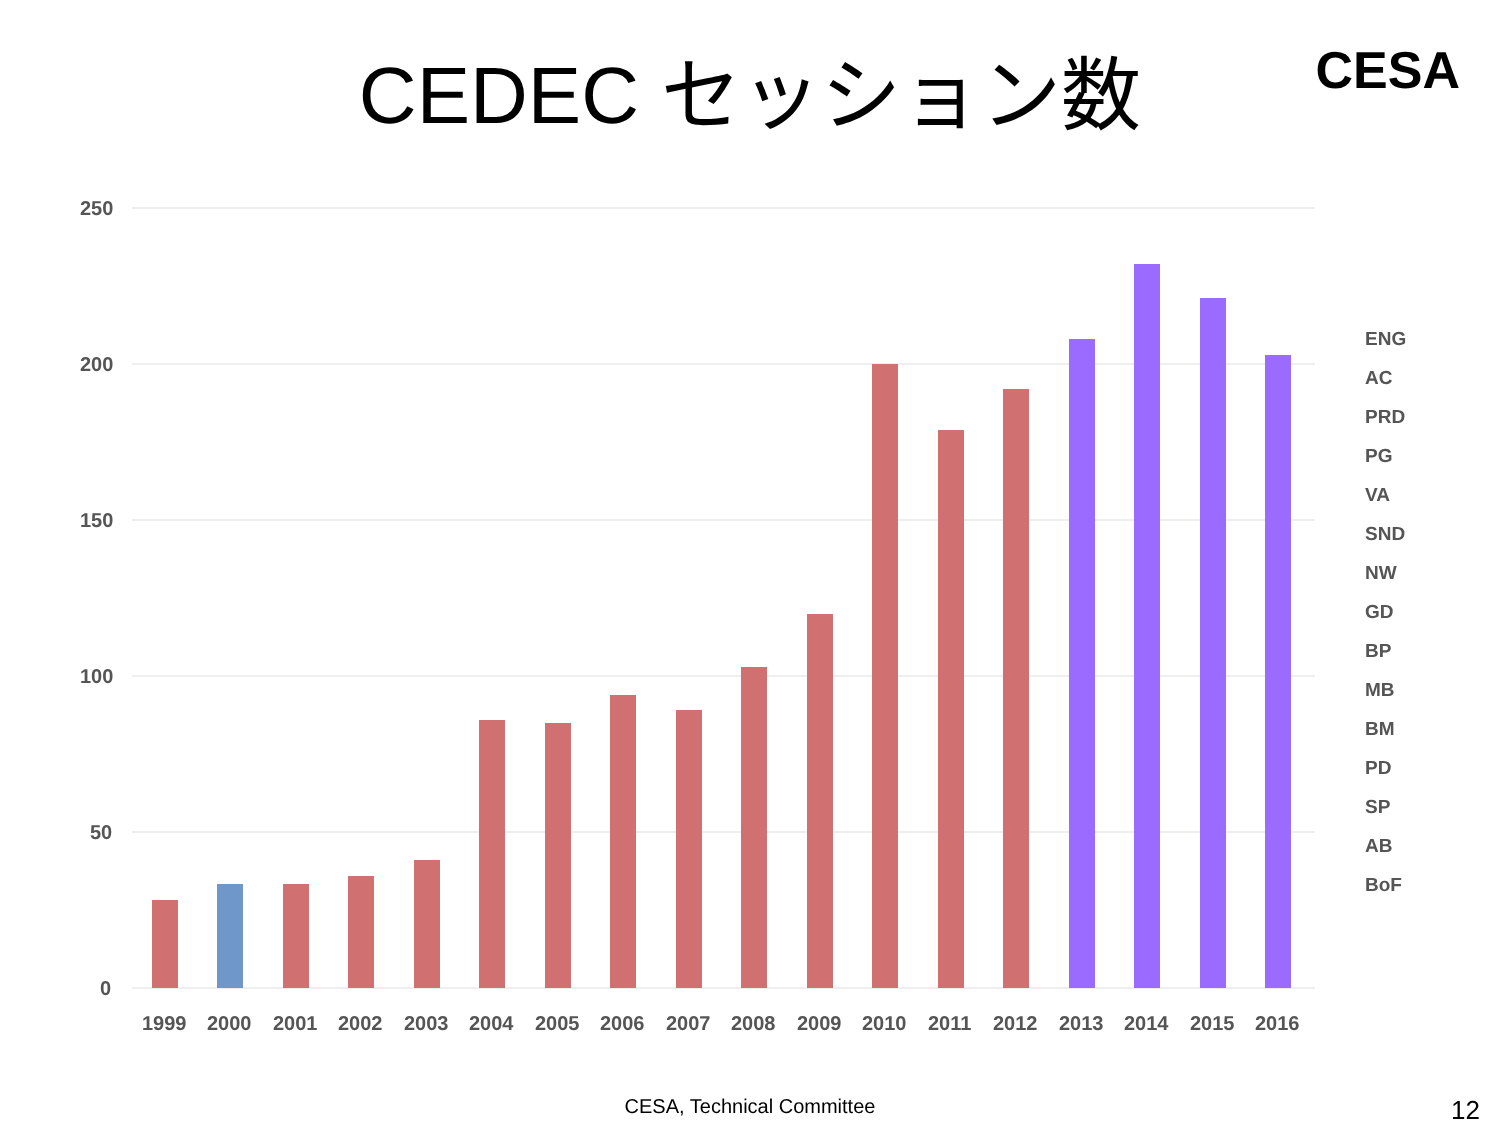CEDEC セッション数
CESA
250
200
150
100
50
0
1999
2000
2001
2002
2003
2004
2005
2006
2007
2008
2009
2010
2011
2012
2013
2014
2015
2016
ENG
AC
PRD
PG
VA
SND
NW
GD
BP
MB
BM
PD
SP
AB
BoF
CESA, Technical Committee 12